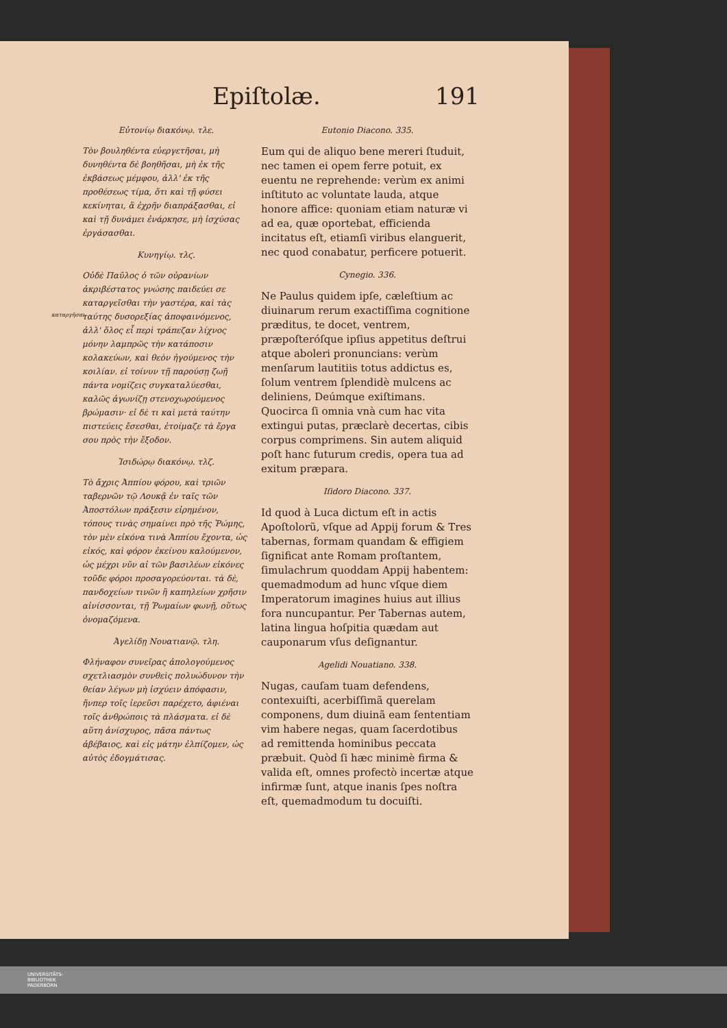Epiſtolæ. 191
Εὐτονίῳ διακόνῳ. τλε.
Τὸν βουληθέντα εὐεργετῆσαι, μὴ δυνηθέντα δὲ βοηθῆσαι, μὴ ἐκ τῆς ἐκβάσεως μέμφου, ἀλλ' ἐκ τῆς προθέσεως τίμα, ὅτι καὶ τῇ φύσει κεκίνηται, ἃ ἐχρῆν διαπράξασθαι, εἰ καὶ τῇ δυνάμει ἐνάρκησε, μὴ ἰσχύσας ἐργάσασθαι.
Κυνηγίῳ. τλϛ.
Οὐδὲ Παῦλος ὁ τῶν οὐρανίων ἀκριβέστατος γνώσης παιδεύει σε καταργεῖσθαι τὴν γαστέρα, καὶ τὰς ταύτης δυσορεξίας ἀποφαινόμενος, ἀλλ' ὅλος εἶ περὶ τράπεζαν λίχνος μόνην λαμπρῶς τὴν κατάποσιν κολακεύων, καὶ θεὸν ἡγούμενος τὴν κοιλίαν. εἰ τοίνυν τῇ παρούσῃ ζωῇ πάντα νομίζεις συγκαταλύεσθαι, καλῶς ἀγωνίζῃ στενοχωρούμενος βρώμασιν· εἰ δὲ τι καὶ μετὰ ταύτην πιστεύεις ἔσεσθαι, ἑτοίμαζε τὰ ἔργα σου πρὸς τὴν ἔξοδον.
καταργῆσαι.
Ἰσιδώρῳ διακόνῳ. τλζ.
Τὸ ἄχρις Ἀππίου φόρου, καὶ τριῶν ταβερνῶν τῷ Λουκᾷ ἐν ταῖς τῶν Ἀποστόλων πράξεσιν εἰρημένον, τόπους τινὰς σημαίνει πρὸ τῆς Ῥώμης, τὸν μὲν εἰκόνα τινὰ Ἀππίου ἔχοντα, ὡς εἰκός, καὶ φόρον ἐκείνου καλούμενον, ὡς μέχρι νῦν αἱ τῶν βασιλέων εἰκόνες τοῦδε φόροι προσαγορεύονται. τὰ δὲ, πανδοχείων τινῶν ἢ καπηλείων χρῆσιν αἰνίσσονται, τῇ Ῥωμαίων φωνῇ, οὕτως ὀνομαζόμενα.
Ἀγελίδῃ Νουατιανῷ. τλη.
Φλήναφον συνεῖρας ἀπολογούμενος σχετλιασμὸν συνθεὶς πολυώδυνον τὴν θείαν λέγων μὴ ἰσχύειν ἀπόφασιν, ἥνπερ τοῖς ἱερεῦσι παρέχετο, ἀφιέναι τοῖς ἀνθρώποις τὰ πλάσματα. εἰ δὲ αὕτη ἀνίσχυρος, πᾶσα πάντως ἀβέβαιος, καὶ εἰς μάτην ἐλπίζομεν, ὡς αὐτὸς ἐδογμάτισας.
Eutonio Diacono. 335.
Eum qui de aliquo bene mereri ſtuduit, nec tamen ei opem ferre potuit, ex euentu ne reprehende: verùm ex animi inſtituto ac voluntate lauda, atque honore affice: quoniam etiam naturæ vi ad ea, quæ oportebat, efficienda incitatus eſt, etiamſi viribus elanguerit, nec quod conabatur, perficere potuerit.
Cynegio. 336.
Ne Paulus quidem ipſe, cæleſtium ac diuinarum rerum exactiſſima cognitione præditus, te docet, ventrem, præpoſteróſque ipſius appetitus deſtrui atque aboleri pronuncians: verùm menſarum lautitiis totus addictus es, ſolum ventrem ſplendidè mulcens ac deliniens, Deúmque exiſtimans. Quocirca ſi omnia vnà cum hac vita extingui putas, præclarè decertas, cibis corpus comprimens. Sin autem aliquid poſt hanc futurum credis, opera tua ad exitum præpara.
Iſidoro Diacono. 337.
Id quod à Luca dictum eſt in actis Apoſtolorũ, vſque ad Appij forum & Tres tabernas, formam quandam & effigiem ſignificat ante Romam proſtantem, ſimulachrum quoddam Appij habentem: quemadmodum ad hunc vſque diem Imperatorum imagines huius aut illius fora nuncupantur. Per Tabernas autem, latina lingua hoſpitia quædam aut cauponarum vſus deſignantur.
Agelidi Nouatiano. 338.
Nugas, cauſam tuam defendens, contexuiſti, acerbiſſimã querelam componens, dum diuinã eam ſententiam vim habere negas, quam ſacerdotibus ad remittenda hominibus peccata præbuit. Quòd ſi hæc minimè firma & valida eſt, omnes profectò incertæ atque infirmæ ſunt, atque inanis ſpes noſtra eſt, quemadmodum tu docuiſti.
UNIVERSITÄTS-
BIBLIOTHEK
PADERBORN